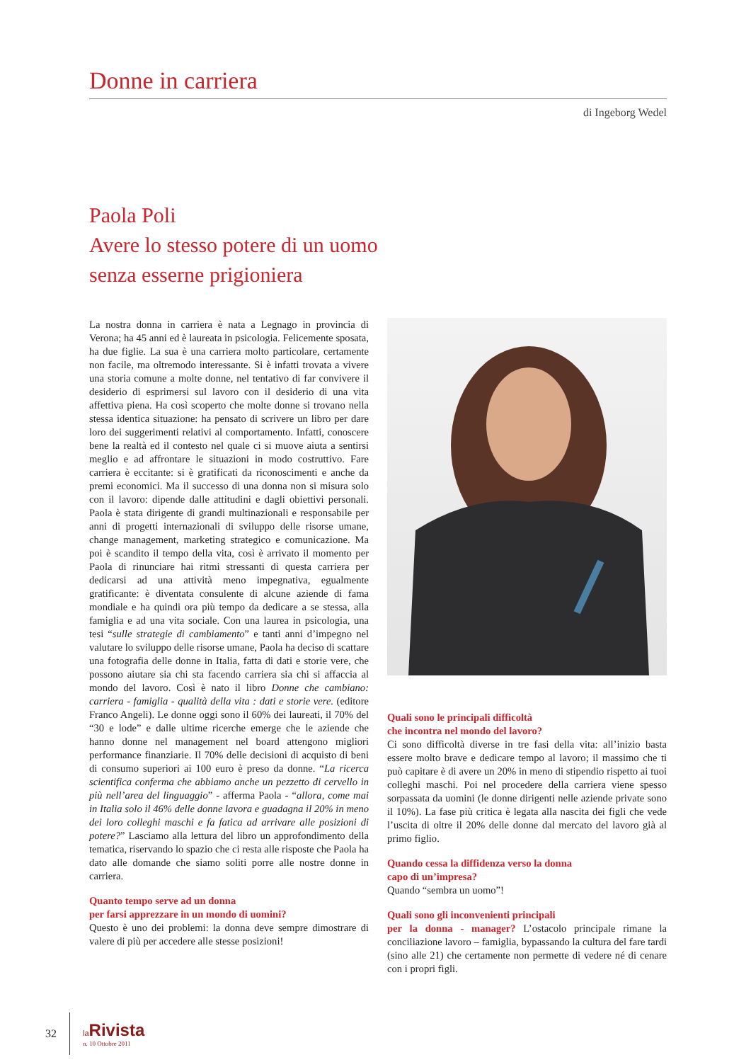Donne in carriera
di Ingeborg Wedel
Paola Poli
Avere lo stesso potere di un uomo
senza esserne prigioniera
La nostra donna in carriera è nata a Legnago in provincia di Verona; ha 45 anni ed è laureata in psicologia. Felicemente sposata, ha due figlie. La sua è una carriera molto particolare, certamente non facile, ma oltremodo interessante. Si è infatti trovata a vivere una storia comune a molte donne, nel tentativo di far convivere il desiderio di esprimersi sul lavoro con il desiderio di una vita affettiva piena. Ha così scoperto che molte donne si trovano nella stessa identica situazione: ha pensato di scrivere un libro per dare loro dei suggerimenti relativi al comportamento. Infatti, conoscere bene la realtà ed il contesto nel quale ci si muove aiuta a sentirsi meglio e ad affrontare le situazioni in modo costruttivo. Fare carriera è eccitante: si è gratificati da riconoscimenti e anche da premi economici. Ma il successo di una donna non si misura solo con il lavoro: dipende dalle attitudini e dagli obiettivi personali. Paola è stata dirigente di grandi multinazionali e responsabile per anni di progetti internazionali di sviluppo delle risorse umane, change management, marketing strategico e comunicazione. Ma poi è scandito il tempo della vita, così è arrivato il momento per Paola di rinunciare hai ritmi stressanti di questa carriera per dedicarsi ad una attività meno impegnativa, egualmente gratificante: è diventata consulente di alcune aziende di fama mondiale e ha quindi ora più tempo da dedicare a se stessa, alla famiglia e ad una vita sociale. Con una laurea in psicologia, una tesi “sulle strategie di cambiamento” e tanti anni d’impegno nel valutare lo sviluppo delle risorse umane, Paola ha deciso di scattare una fotografia delle donne in Italia, fatta di dati e storie vere, che possono aiutare sia chi sta facendo carriera sia chi si affaccia al mondo del lavoro. Così è nato il libro Donne che cambiano: carriera - famiglia - qualità della vita : dati e storie vere. (editore Franco Angeli). Le donne oggi sono il 60% dei laureati, il 70% del “30 e lode” e dalle ultime ricerche emerge che le aziende che hanno donne nel management nel board attengono migliori performance finanziarie. Il 70% delle decisioni di acquisto di beni di consumo superiori ai 100 euro è preso da donne. “La ricerca scientifica conferma che abbiamo anche un pezzetto di cervello in più nell’area del linguaggio” - afferma Paola - “allora, come mai in Italia solo il 46% delle donne lavora e guadagna il 20% in meno dei loro colleghi maschi e fa fatica ad arrivare alle posizioni di potere?” Lasciamo alla lettura del libro un approfondimento della tematica, riservando lo spazio che ci resta alle risposte che Paola ha dato alle domande che siamo soliti porre alle nostre donne in carriera.
Quanto tempo serve ad un donna
per farsi apprezzare in un mondo di uomini?
Questo è uno dei problemi: la donna deve sempre dimostrare di valere di più per accedere alle stesse posizioni!
Quali sono le principali difficoltà
che incontra nel mondo del lavoro?
Ci sono difficoltà diverse in tre fasi della vita: all’inizio basta essere molto brave e dedicare tempo al lavoro; il massimo che ti può capitare è di avere un 20% in meno di stipendio rispetto ai tuoi colleghi maschi. Poi nel procedere della carriera viene spesso sorpassata da uomini (le donne dirigenti nelle aziende private sono il 10%). La fase più critica è legata alla nascita dei figli che vede l’uscita di oltre il 20% delle donne dal mercato del lavoro già al primo figlio.
Quando cessa la diffidenza verso la donna
capo di un’impresa?
Quando “sembra un uomo”!
Quali sono gli inconvenienti principali
per la donna - manager? L’ostacolo principale rimane la conciliazione lavoro – famiglia, bypassando la cultura del fare tardi (sino alle 21) che certamente non permette di vedere né di cenare con i propri figli.
32
la Rivista
n. 10 Ottobre 2011